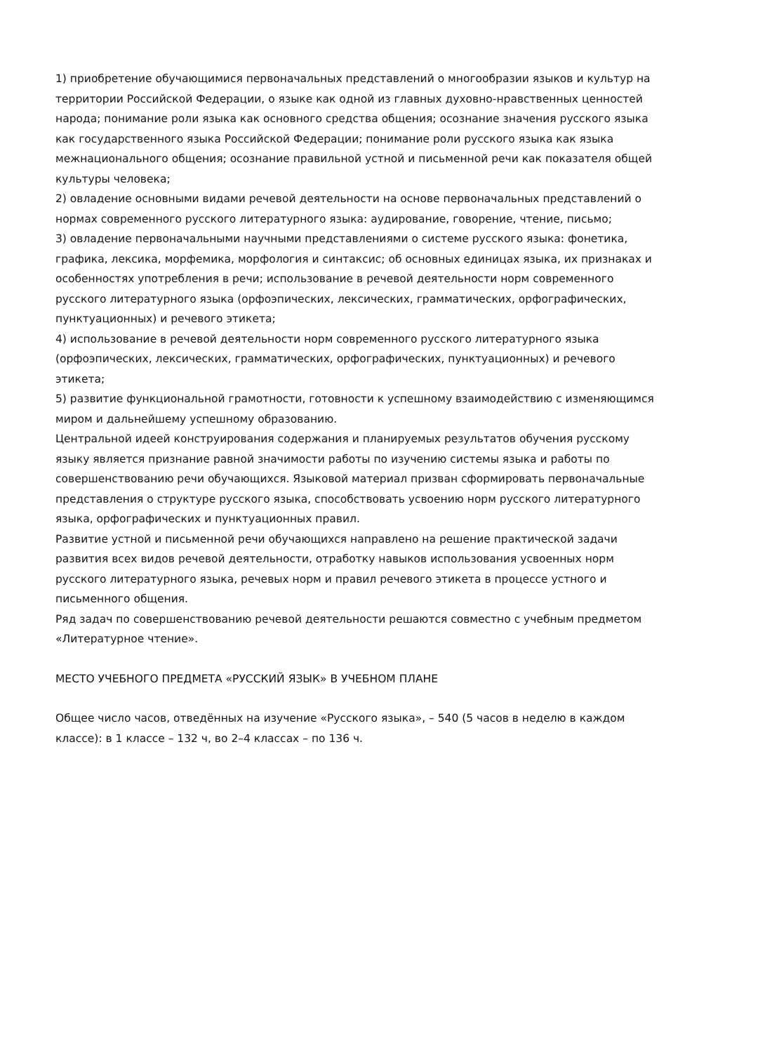1) приобретение обучающимися первоначальных представлений о многообразии языков и культур на территории Российской Федерации, о языке как одной из главных духовно-нравственных ценностей народа; понимание роли языка как основного средства общения; осознание значения русского языка как государственного языка Российской Федерации; понимание роли русского языка как языка межнационального общения; осознание правильной устной и письменной речи как показателя общей культуры человека;
2) овладение основными видами речевой деятельности на основе первоначальных представлений о нормах современного русского литературного языка: аудирование, говорение, чтение, письмо;
3) овладение первоначальными научными представлениями о системе русского языка: фонетика, графика, лексика, морфемика, морфология и синтаксис; об основных единицах языка, их признаках и особенностях употребления в речи; использование в речевой деятельности норм современного русского литературного языка (орфоэпических, лексических, грамматических, орфографических, пунктуационных) и речевого этикета;
4) использование в речевой деятельности норм современного русского литературного языка (орфоэпических, лексических, грамматических, орфографических, пунктуационных) и речевого этикета;
5) развитие функциональной грамотности, готовности к успешному взаимодействию с изменяющимся миром и дальнейшему успешному образованию.
Центральной идеей конструирования содержания и планируемых результатов обучения русскому языку является признание равной значимости работы по изучению системы языка и работы по совершенствованию речи обучающихся. Языковой материал призван сформировать первоначальные представления о структуре русского языка, способствовать усвоению норм русского литературного языка, орфографических и пунктуационных правил.
Развитие устной и письменной речи обучающихся направлено на решение практической задачи развития всех видов речевой деятельности, отработку навыков использования усвоенных норм русского литературного языка, речевых норм и правил речевого этикета в процессе устного и письменного общения.
Ряд задач по совершенствованию речевой деятельности решаются совместно с учебным предметом «Литературное чтение».
МЕСТО УЧЕБНОГО ПРЕДМЕТА «РУССКИЙ ЯЗЫК» В УЧЕБНОМ ПЛАНЕ
Общее число часов, отведённых на изучение «Русского языка», – 540 (5 часов в неделю в каждом классе): в 1 классе – 132 ч, во 2–4 классах – по 136 ч.